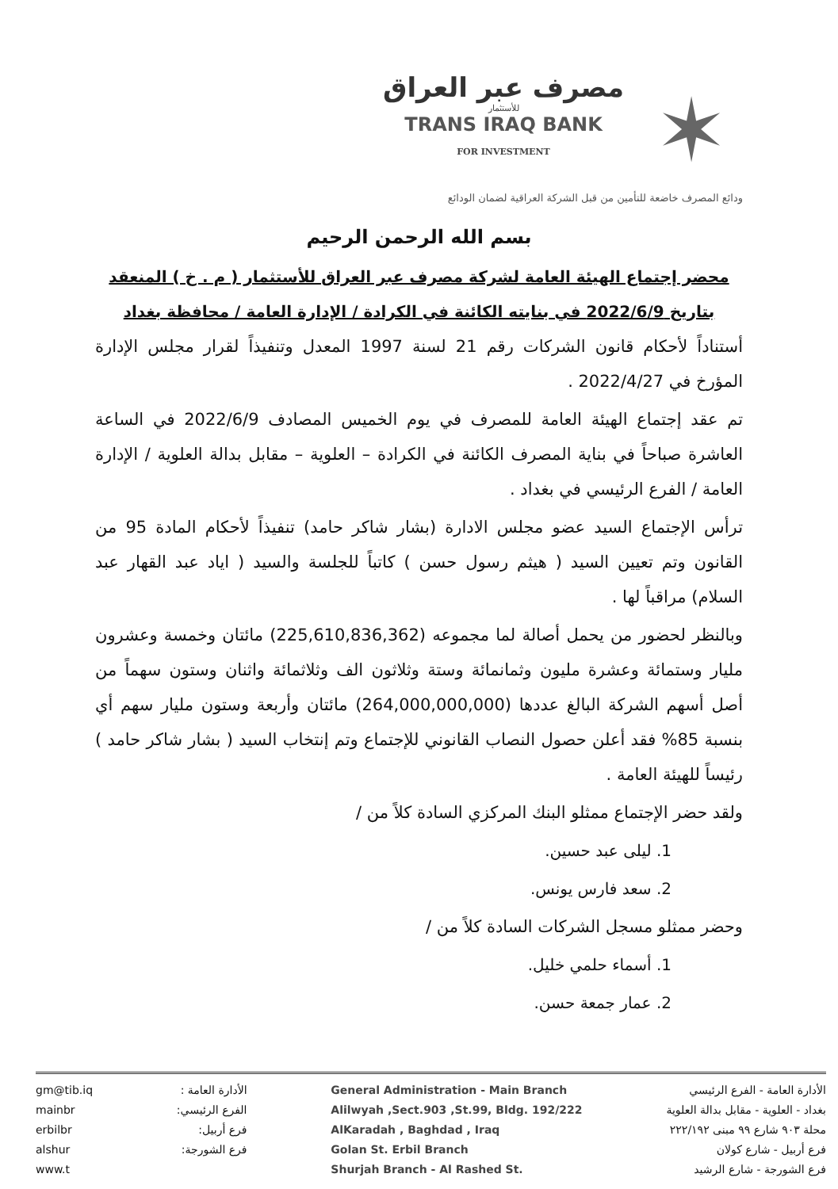مصرف عبر العراق
للأستثمار
TRANS IRAQ BANK
FOR INVESTMENT
✶
ودائع المصرف خاضعة للتأمين من قبل الشركة العراقية لضمان الودائع
بسم الله الرحمن الرحيم
محضر إجتماع الهيئة العامة لشركة مصرف عبر العراق للأستثمار ( م . خ ) المنعقد
بتاريخ 2022/6/9 في بنايته الكائنة في الكرادة / الإدارة العامة / محافظة بغداد
أستناداً لأحكام قانون الشركات رقم 21 لسنة 1997 المعدل وتنفيذاً لقرار مجلس الإدارة المؤرخ في 2022/4/27 .
تم عقد إجتماع الهيئة العامة للمصرف في يوم الخميس المصادف 2022/6/9 في الساعة العاشرة صباحاً في بناية المصرف الكائنة في الكرادة – العلوية – مقابل بدالة العلوية / الإدارة العامة / الفرع الرئيسي في بغداد .
ترأس الإجتماع السيد عضو مجلس الادارة (بشار شاكر حامد) تنفيذاً لأحكام المادة 95 من القانون وتم تعيين السيد ( هيثم رسول حسن ) كاتباً للجلسة والسيد ( اياد عبد القهار عبد السلام) مراقباً لها .
وبالنظر لحضور من يحمل أصالة لما مجموعه (225,610,836,362) مائتان وخمسة وعشرون مليار وستمائة وعشرة مليون وثمانمائة وستة وثلاثون الف وثلاثمائة واثنان وستون سهماً من أصل أسهم الشركة البالغ عددها (264,000,000,000) مائتان وأربعة وستون مليار سهم أي بنسبة 85% فقد أعلن حصول النصاب القانوني للإجتماع وتم إنتخاب السيد ( بشار شاكر حامد ) رئيساً للهيئة العامة .
ولقد حضر الإجتماع ممثلو البنك المركزي السادة كلاً من /
1. ليلى عبد حسين.
2. سعد فارس يونس.
وحضر ممثلو مسجل الشركات السادة كلاً من /
1. أسماء حلمي خليل.
2. عمار جمعة حسن.
gm@tib.iq
mainbr
erbilbr
alshur
www.t
الأدارة العامة :
الفرع الرئيسي:
فرع أربيل:
فرع الشورجة:
General Administration - Main Branch
Alilwyah ,Sect.903 ,St.99, Bldg. 192/222
AlKaradah , Baghdad , Iraq
Golan St. Erbil Branch
Shurjah Branch - Al Rashed St.
الأدارة العامة - الفرع الرئيسي
بغداد - العلوية - مقابل بدالة العلوية
محلة ٩٠٣ شارع ٩٩ مبنى ٢٢٢/١٩٢
فرع أربيل - شارع كولان
فرع الشورجة - شارع الرشيد